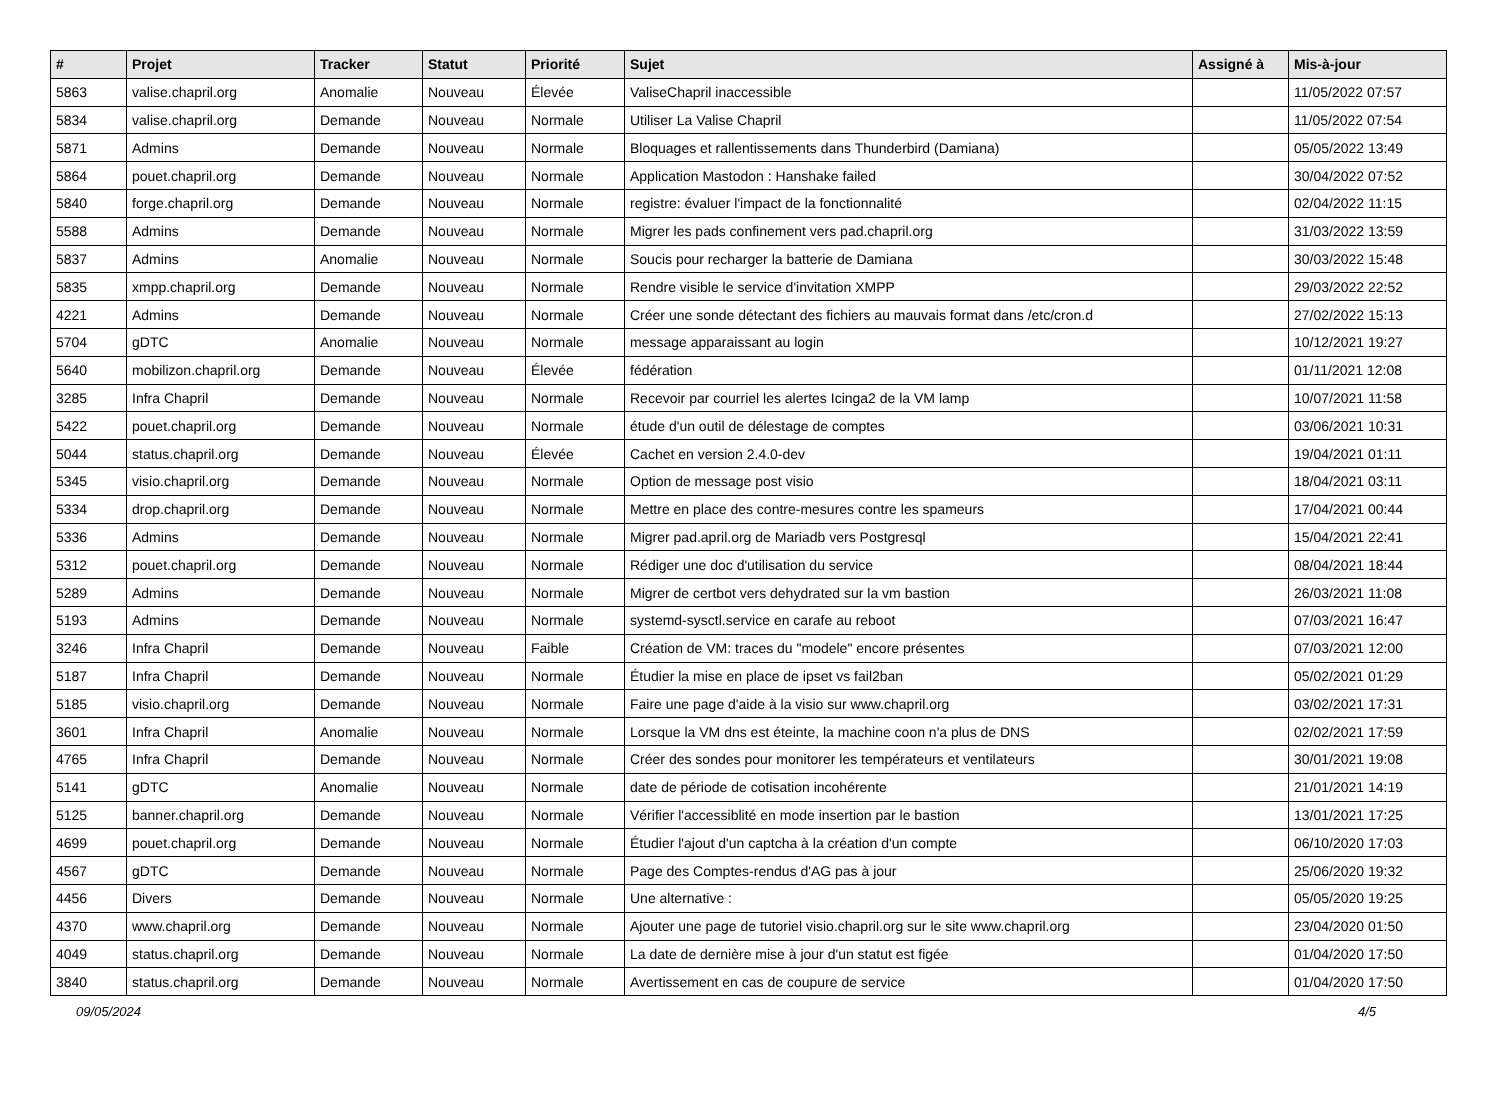| # | Projet | Tracker | Statut | Priorité | Sujet | Assigné à | Mis-à-jour |
| --- | --- | --- | --- | --- | --- | --- | --- |
| 5863 | valise.chapril.org | Anomalie | Nouveau | Élevée | ValiseChapril inaccessible | | 11/05/2022 07:57 |
| 5834 | valise.chapril.org | Demande | Nouveau | Normale | Utiliser La Valise Chapril | | 11/05/2022 07:54 |
| 5871 | Admins | Demande | Nouveau | Normale | Bloquages et rallentissements dans Thunderbird (Damiana) | | 05/05/2022 13:49 |
| 5864 | pouet.chapril.org | Demande | Nouveau | Normale | Application Mastodon : Hanshake failed | | 30/04/2022 07:52 |
| 5840 | forge.chapril.org | Demande | Nouveau | Normale | registre: évaluer l'impact de la fonctionnalité | | 02/04/2022 11:15 |
| 5588 | Admins | Demande | Nouveau | Normale | Migrer les pads confinement vers pad.chapril.org | | 31/03/2022 13:59 |
| 5837 | Admins | Anomalie | Nouveau | Normale | Soucis pour recharger la batterie de Damiana | | 30/03/2022 15:48 |
| 5835 | xmpp.chapril.org | Demande | Nouveau | Normale | Rendre visible le service d'invitation XMPP | | 29/03/2022 22:52 |
| 4221 | Admins | Demande | Nouveau | Normale | Créer une sonde détectant des fichiers au mauvais format dans /etc/cron.d | | 27/02/2022 15:13 |
| 5704 | gDTC | Anomalie | Nouveau | Normale | message apparaissant au login | | 10/12/2021 19:27 |
| 5640 | mobilizon.chapril.org | Demande | Nouveau | Élevée | fédération | | 01/11/2021 12:08 |
| 3285 | Infra Chapril | Demande | Nouveau | Normale | Recevoir par courriel les alertes Icinga2 de la VM lamp | | 10/07/2021 11:58 |
| 5422 | pouet.chapril.org | Demande | Nouveau | Normale | étude d'un outil de délestage de comptes | | 03/06/2021 10:31 |
| 5044 | status.chapril.org | Demande | Nouveau | Élevée | Cachet en version 2.4.0-dev | | 19/04/2021 01:11 |
| 5345 | visio.chapril.org | Demande | Nouveau | Normale | Option de message post visio | | 18/04/2021 03:11 |
| 5334 | drop.chapril.org | Demande | Nouveau | Normale | Mettre en place des contre-mesures contre les spameurs | | 17/04/2021 00:44 |
| 5336 | Admins | Demande | Nouveau | Normale | Migrer pad.april.org de Mariadb vers Postgresql | | 15/04/2021 22:41 |
| 5312 | pouet.chapril.org | Demande | Nouveau | Normale | Rédiger une doc d'utilisation du service | | 08/04/2021 18:44 |
| 5289 | Admins | Demande | Nouveau | Normale | Migrer de certbot vers dehydrated sur la vm bastion | | 26/03/2021 11:08 |
| 5193 | Admins | Demande | Nouveau | Normale | systemd-sysctl.service en carafe au reboot | | 07/03/2021 16:47 |
| 3246 | Infra Chapril | Demande | Nouveau | Faible | Création de VM: traces du "modele" encore présentes | | 07/03/2021 12:00 |
| 5187 | Infra Chapril | Demande | Nouveau | Normale | Étudier la mise en place de ipset vs fail2ban | | 05/02/2021 01:29 |
| 5185 | visio.chapril.org | Demande | Nouveau | Normale | Faire une page d'aide à la visio sur www.chapril.org | | 03/02/2021 17:31 |
| 3601 | Infra Chapril | Anomalie | Nouveau | Normale | Lorsque la VM dns est éteinte, la machine coon n'a plus de DNS | | 02/02/2021 17:59 |
| 4765 | Infra Chapril | Demande | Nouveau | Normale | Créer des sondes pour monitorer les températeurs et ventilateurs | | 30/01/2021 19:08 |
| 5141 | gDTC | Anomalie | Nouveau | Normale | date de période de cotisation incohérente | | 21/01/2021 14:19 |
| 5125 | banner.chapril.org | Demande | Nouveau | Normale | Vérifier l'accessiblité en mode insertion par le bastion | | 13/01/2021 17:25 |
| 4699 | pouet.chapril.org | Demande | Nouveau | Normale | Étudier l'ajout d'un captcha à la création d'un compte | | 06/10/2020 17:03 |
| 4567 | gDTC | Demande | Nouveau | Normale | Page des Comptes-rendus d'AG pas à jour | | 25/06/2020 19:32 |
| 4456 | Divers | Demande | Nouveau | Normale | Une alternative : | | 05/05/2020 19:25 |
| 4370 | www.chapril.org | Demande | Nouveau | Normale | Ajouter une page de tutoriel visio.chapril.org sur le site www.chapril.org | | 23/04/2020 01:50 |
| 4049 | status.chapril.org | Demande | Nouveau | Normale | La date de dernière mise à jour d'un statut est figée | | 01/04/2020 17:50 |
| 3840 | status.chapril.org | Demande | Nouveau | Normale | Avertissement en cas de coupure de service | | 01/04/2020 17:50 |
09/05/2024 4/5